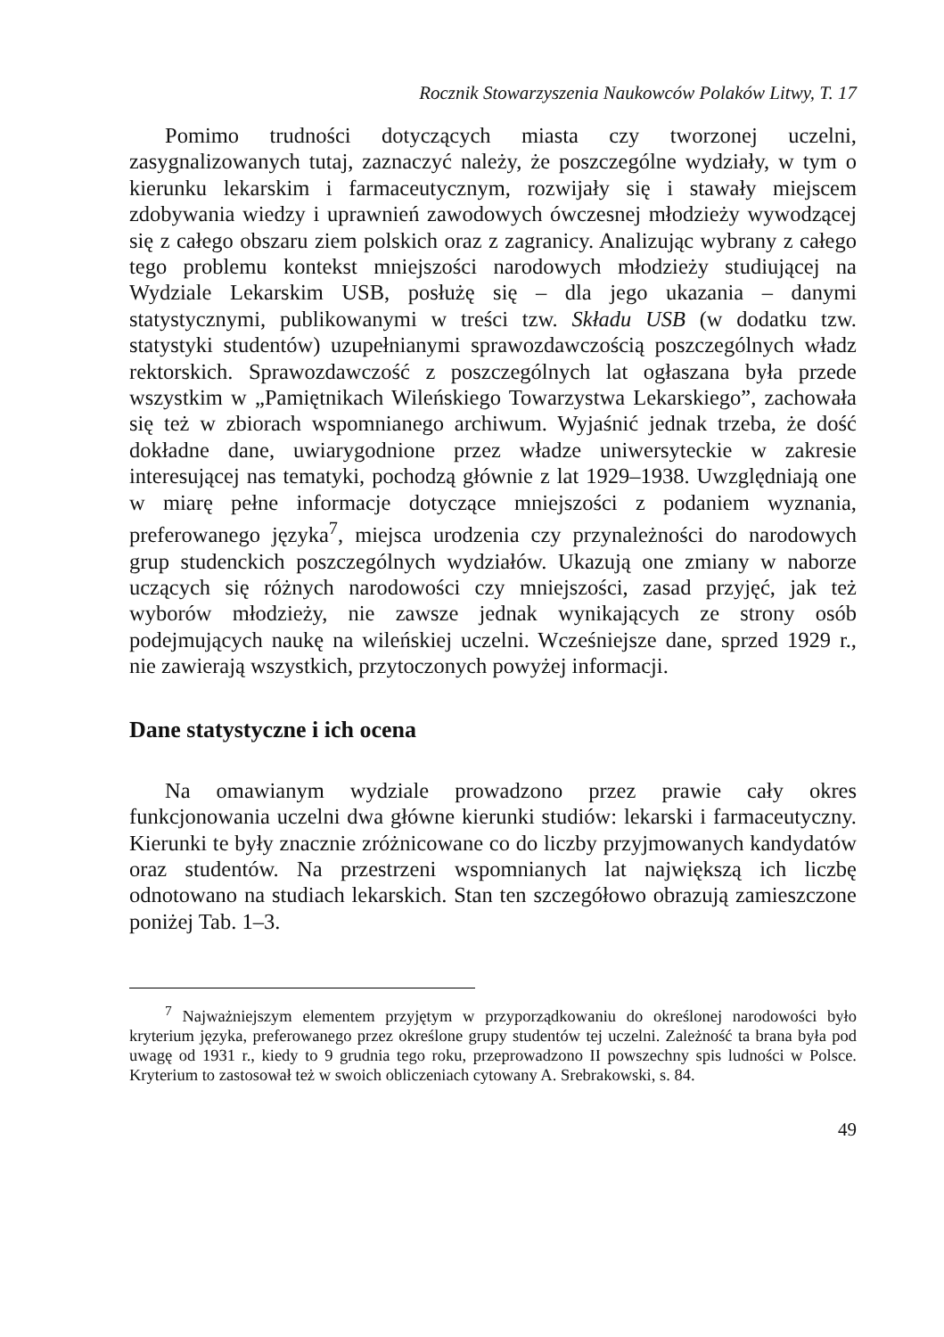Rocznik Stowarzyszenia Naukowców Polaków Litwy, T. 17
Pomimo trudności dotyczących miasta czy tworzonej uczelni, zasygnalizowanych tutaj, zaznaczyć należy, że poszczególne wydziały, w tym o kierunku lekarskim i farmaceutycznym, rozwijały się i stawały miejscem zdobywania wiedzy i uprawnień zawodowych ówczesnej młodzieży wywodzącej się z całego obszaru ziem polskich oraz z zagranicy. Analizując wybrany z całego tego problemu kontekst mniejszości narodowych młodzieży studiującej na Wydziale Lekarskim USB, posłużę się – dla jego ukazania – danymi statystycznymi, publikowanymi w treści tzw. Składu USB (w dodatku tzw. statystyki studentów) uzupełnianymi sprawozdawczością poszczególnych władz rektorskich. Sprawozdawczość z poszczególnych lat ogłaszana była przede wszystkim w „Pamiętnikach Wileńskiego Towarzystwa Lekarskiego”, zachowała się też w zbiorach wspomnianego archiwum. Wyjaśnić jednak trzeba, że dość dokładne dane, uwiarygodnione przez władze uniwersyteckie w zakresie interesującej nas tematyki, pochodzą głównie z lat 1929–1938. Uwzględniają one w miarę pełne informacje dotyczące mniejszości z podaniem wyznania, preferowanego języka<sup>7</sup>, miejsca urodzenia czy przynależności do narodowych grup studenckich poszczególnych wydziałów. Ukazują one zmiany w naborze uczących się różnych narodowości czy mniejszości, zasad przyjęć, jak też wyborów młodzieży, nie zawsze jednak wynikających ze strony osób podejmujących naukę na wileńskiej uczelni. Wcześniejsze dane, sprzed 1929 r., nie zawierają wszystkich, przytoczonych powyżej informacji.
Dane statystyczne i ich ocena
Na omawianym wydziale prowadzono przez prawie cały okres funkcjonowania uczelni dwa główne kierunki studiów: lekarski i farmaceutyczny. Kierunki te były znacznie zróżnicowane co do liczby przyjmowanych kandydatów oraz studentów. Na przestrzeni wspomnianych lat największą ich liczbę odnotowano na studiach lekarskich. Stan ten szczegółowo obrazują zamieszczone poniżej Tab. 1–3.
<sup>7</sup> Najważniejszym elementem przyjętym w przyporządkowaniu do określonej narodowości było kryterium języka, preferowanego przez określone grupy studentów tej uczelni. Zależność ta brana była pod uwagę od 1931 r., kiedy to 9 grudnia tego roku, przeprowadzono II powszechny spis ludności w Polsce. Kryterium to zastosował też w swoich obliczeniach cytowany A. Srebrakowski, s. 84.
49